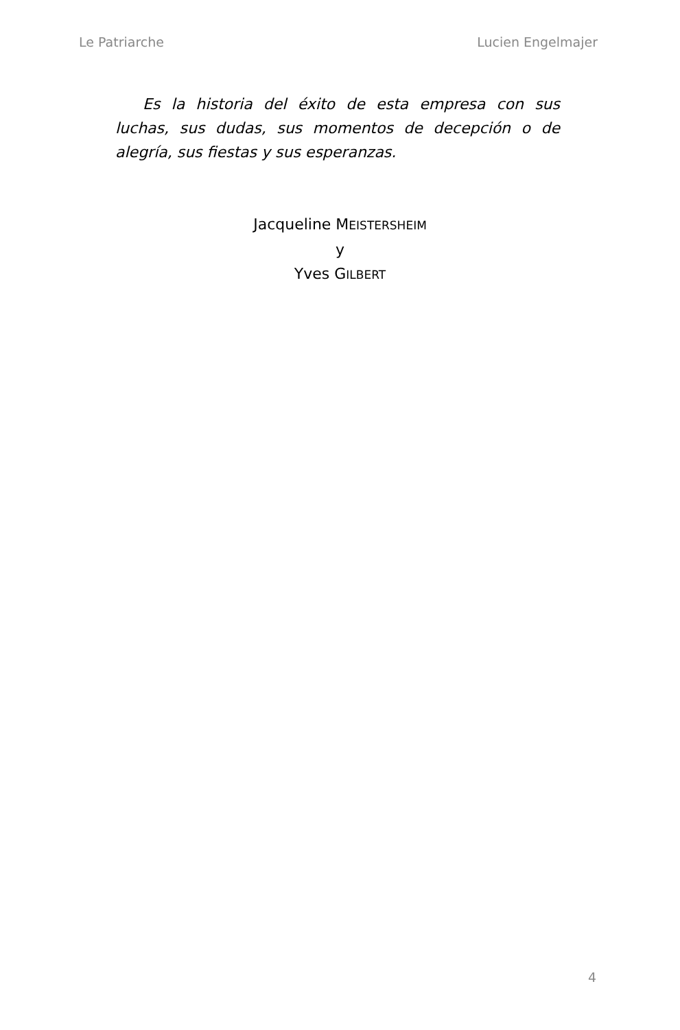Le Patriarche Lucien Engelmajer
Es la historia del éxito de esta empresa con sus luchas, sus dudas, sus momentos de decepción o de alegría, sus fiestas y sus esperanzas.
Jacqueline MEISTERSHEIM
y
Yves GILBERT
4